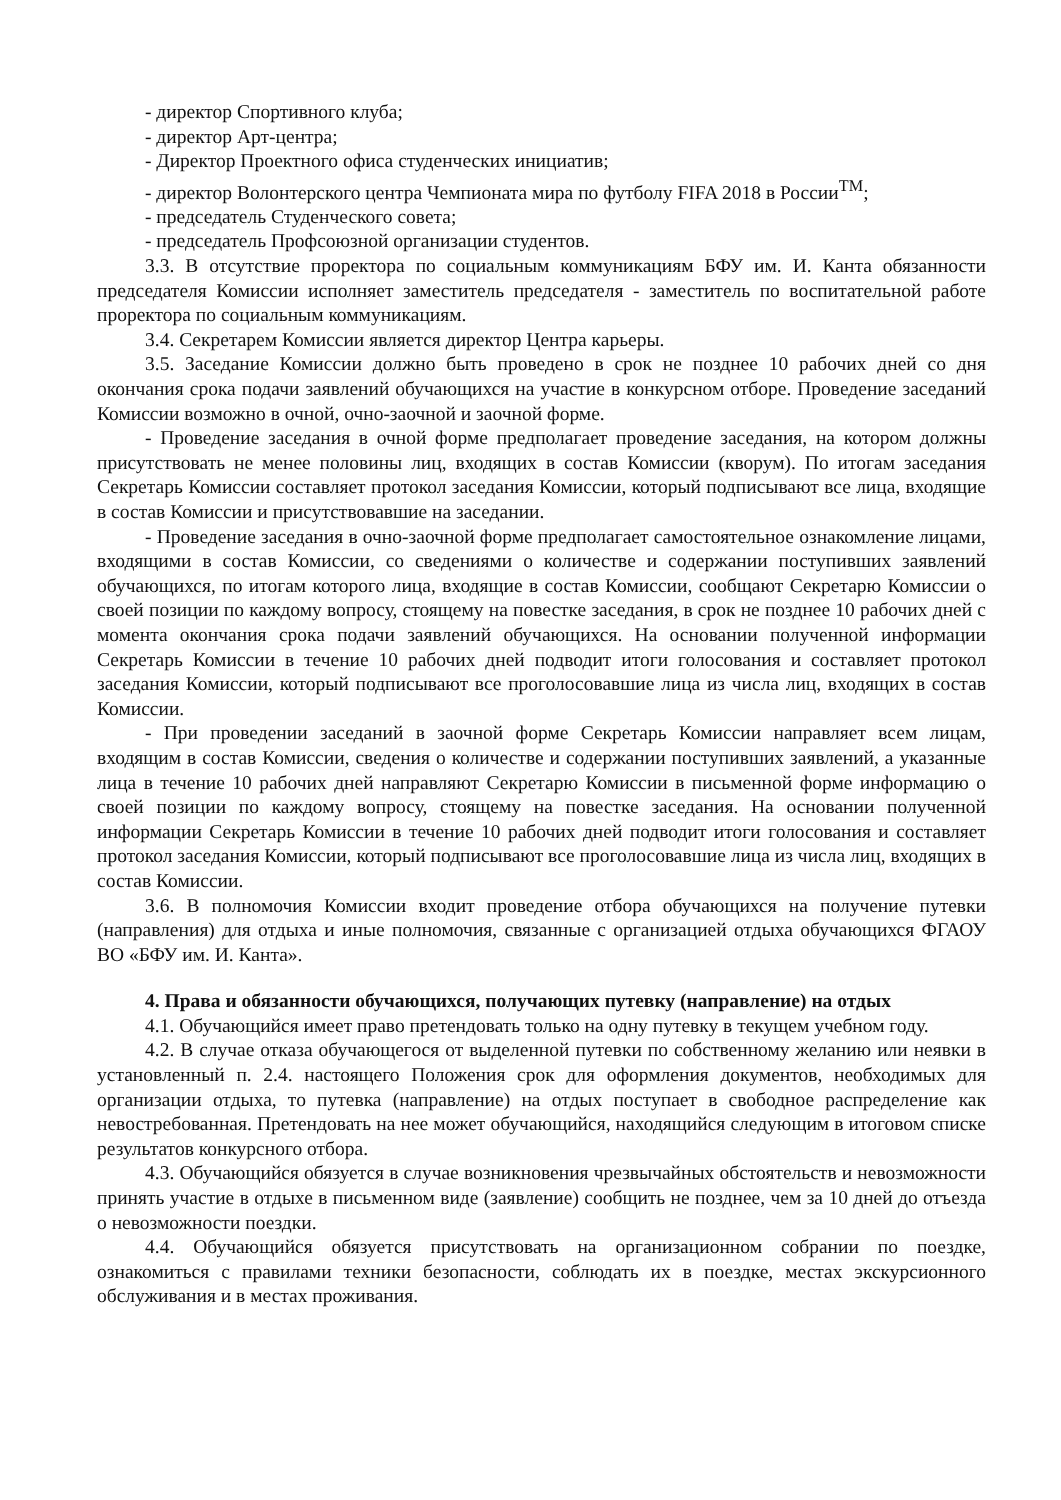- директор Спортивного клуба;
- директор Арт-центра;
- Директор Проектного офиса студенческих инициатив;
- директор Волонтерского центра Чемпионата мира по футболу FIFA 2018 в России<sup>TM</sup>;
- председатель Студенческого совета;
- председатель Профсоюзной организации студентов.
3.3. В отсутствие проректора по социальным коммуникациям БФУ им. И. Канта обязанности председателя Комиссии исполняет заместитель председателя - заместитель по воспитательной работе проректора по социальным коммуникациям.
3.4. Секретарем Комиссии является директор Центра карьеры.
3.5. Заседание Комиссии должно быть проведено в срок не позднее 10 рабочих дней со дня окончания срока подачи заявлений обучающихся на участие в конкурсном отборе. Проведение заседаний Комиссии возможно в очной, очно-заочной и заочной форме.
- Проведение заседания в очной форме предполагает проведение заседания, на котором должны присутствовать не менее половины лиц, входящих в состав Комиссии (кворум). По итогам заседания Секретарь Комиссии составляет протокол заседания Комиссии, который подписывают все лица, входящие в состав Комиссии и присутствовавшие на заседании.
- Проведение заседания в очно-заочной форме предполагает самостоятельное ознакомление лицами, входящими в состав Комиссии, со сведениями о количестве и содержании поступивших заявлений обучающихся, по итогам которого лица, входящие в состав Комиссии, сообщают Секретарю Комиссии о своей позиции по каждому вопросу, стоящему на повестке заседания, в срок не позднее 10 рабочих дней с момента окончания срока подачи заявлений обучающихся. На основании полученной информации Секретарь Комиссии в течение 10 рабочих дней подводит итоги голосования и составляет протокол заседания Комиссии, который подписывают все проголосовавшие лица из числа лиц, входящих в состав Комиссии.
- При проведении заседаний в заочной форме Секретарь Комиссии направляет всем лицам, входящим в состав Комиссии, сведения о количестве и содержании поступивших заявлений, а указанные лица в течение 10 рабочих дней направляют Секретарю Комиссии в письменной форме информацию о своей позиции по каждому вопросу, стоящему на повестке заседания. На основании полученной информации Секретарь Комиссии в течение 10 рабочих дней подводит итоги голосования и составляет протокол заседания Комиссии, который подписывают все проголосовавшие лица из числа лиц, входящих в состав Комиссии.
3.6. В полномочия Комиссии входит проведение отбора обучающихся на получение путевки (направления) для отдыха и иные полномочия, связанные с организацией отдыха обучающихся ФГАОУ ВО «БФУ им. И. Канта».
4. Права и обязанности обучающихся, получающих путевку (направление) на отдых
4.1. Обучающийся имеет право претендовать только на одну путевку в текущем учебном году.
4.2. В случае отказа обучающегося от выделенной путевки по собственному желанию или неявки в установленный п. 2.4. настоящего Положения срок для оформления документов, необходимых для организации отдыха, то путевка (направление) на отдых поступает в свободное распределение как невостребованная. Претендовать на нее может обучающийся, находящийся следующим в итоговом списке результатов конкурсного отбора.
4.3. Обучающийся обязуется в случае возникновения чрезвычайных обстоятельств и невозможности принять участие в отдыхе в письменном виде (заявление) сообщить не позднее, чем за 10 дней до отъезда о невозможности поездки.
4.4. Обучающийся обязуется присутствовать на организационном собрании по поездке, ознакомиться с правилами техники безопасности, соблюдать их в поездке, местах экскурсионного обслуживания и в местах проживания.